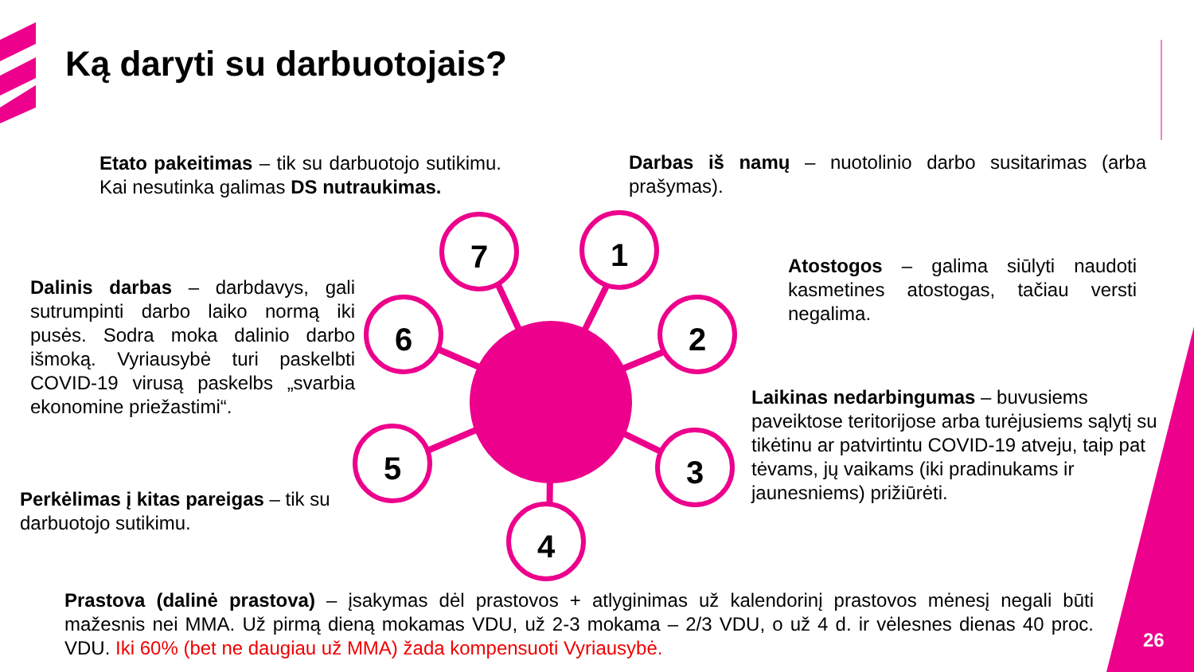Ką daryti su darbuotojais?
7 1
2
3
4
5
6
Etato pakeitimas – tik su darbuotojo sutikimu. Kai nesutinka galimas DS nutraukimas.
Darbas iš namų – nuotolinio darbo susitarimas (arba prašymas).
Atostogos – galima siūlyti naudoti kasmetines atostogas, tačiau versti negalima.
Dalinis darbas – darbdavys, gali sutrumpinti darbo laiko normą iki pusės. Sodra moka dalinio darbo išmoką. Vyriausybė turi paskelbti COVID-19 virusą paskelbs „svarbia ekonomine priežastimi“.
Laikinas nedarbingumas – buvusiems paveiktose teritorijose arba turėjusiems sąlytį su tikėtinu ar patvirtintu COVID-19 atveju, taip pat tėvams, jų vaikams (iki pradinukams ir jaunesniems) prižiūrėti.
Perkėlimas į kitas pareigas – tik su darbuotojo sutikimu.
Prastova (dalinė prastova) – įsakymas dėl prastovos + atlyginimas už kalendorinį prastovos mėnesį negali būti mažesnis nei MMA. Už pirmą dieną mokamas VDU, už 2-3 mokama – 2/3 VDU, o už 4 d. ir vėlesnes dienas 40 proc. VDU. Iki 60% (bet ne daugiau už MMA) žada kompensuoti Vyriausybė.
26